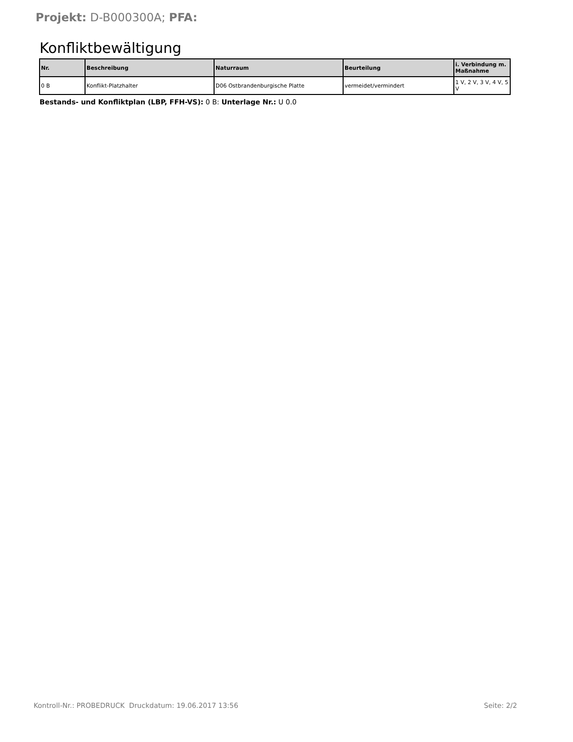Projekt: D-B000300A; PFA:
Konfliktbewältigung
| Nr. | Beschreibung | Naturraum | Beurteilung | i. Verbindung m. Maßnahme |
| --- | --- | --- | --- | --- |
| 0 B | Konflikt-Platzhalter | D06 Ostbrandenburgische Platte | vermeidet/vermindert | 1 V, 2 V, 3 V, 4 V, 5 V |
Bestands- und Konfliktplan (LBP, FFH-VS): 0 B: Unterlage Nr.: U 0.0
Kontroll-Nr.: PROBEDRUCK Druckdatum: 19.06.2017 13:56 Seite: 2/2